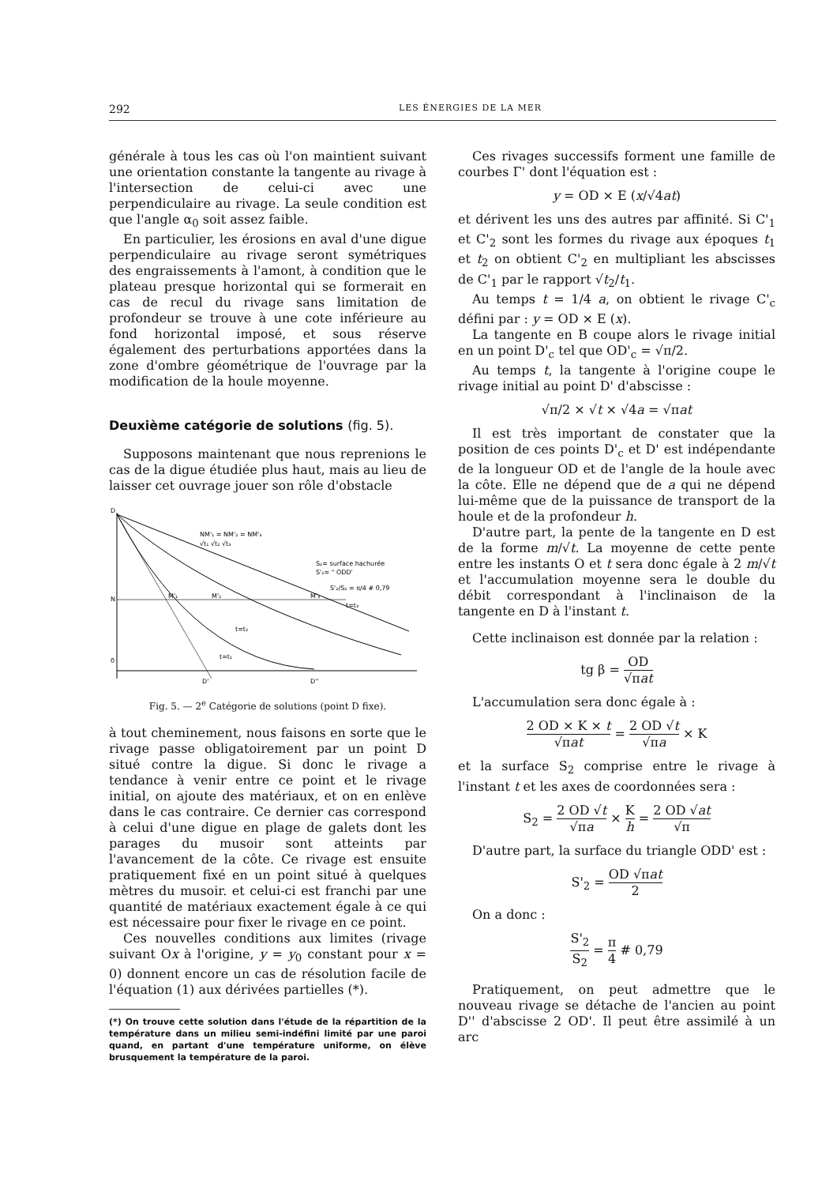292 LES ÉNERGIES DE LA MER
générale à tous les cas où l'on maintient suivant une orientation constante la tangente au rivage à l'intersection de celui-ci avec une perpendiculaire au rivage. La seule condition est que l'angle α<sub>0</sub> soit assez faible.
En particulier, les érosions en aval d'une digue perpendiculaire au rivage seront symétriques des engraissements à l'amont, à condition que le plateau presque horizontal qui se formerait en cas de recul du rivage sans limitation de profondeur se trouve à une cote inférieure au fond horizontal imposé, et sous réserve également des perturbations apportées dans la zone d'ombre géométrique de l'ouvrage par la modification de la houle moyenne.
Deuxième catégorie de solutions (fig. 5).
Supposons maintenant que nous reprenions le cas de la digue étudiée plus haut, mais au lieu de laisser cet ouvrage jouer son rôle d'obstacle
D
N
0
D'
D''
M'₁
M'₂
M'₃
t=t₂
t=t₁
t=t₃
NM'₁ = NM'₂ = NM'₃
√t₁ √t₂ √t₃
S₂= surface hachurée
S'₂= " ODD'
S'₂/S₂ = π/4 # 0,79
Fig. 5. — 2<sup>e</sup> Catégorie de solutions (point D fixe).
à tout cheminement, nous faisons en sorte que le rivage passe obligatoirement par un point D situé contre la digue. Si donc le rivage a tendance à venir entre ce point et le rivage initial, on ajoute des matériaux, et on en enlève dans le cas contraire. Ce dernier cas correspond à celui d'une digue en plage de galets dont les parages du musoir sont atteints par l'avancement de la côte. Ce rivage est ensuite pratiquement fixé en un point situé à quelques mètres du musoir. et celui-ci est franchi par une quantité de matériaux exactement égale à ce qui est nécessaire pour fixer le rivage en ce point.
Ces nouvelles conditions aux limites (rivage suivant Ox à l'origine, y = y<sub>0</sub> constant pour x = 0) donnent encore un cas de résolution facile de l'équation (1) aux dérivées partielles (*).
(*) On trouve cette solution dans l'étude de la répartition de la température dans un milieu semi-indéfini limité par une paroi quand, en partant d'une température uniforme, on élève brusquement la température de la paroi.
Ces rivages successifs forment une famille de courbes Γ' dont l'équation est :
y = OD × E (x/√4at)
et dérivent les uns des autres par affinité. Si C'<sub>1</sub> et C'<sub>2</sub> sont les formes du rivage aux époques t<sub>1</sub> et t<sub>2</sub> on obtient C'<sub>2</sub> en multipliant les abscisses de C'<sub>1</sub> par le rapport √t<sub>2</sub>/t<sub>1</sub>.
Au temps t = 1/4 a, on obtient le rivage C'<sub>c</sub> défini par : y = OD × E (x).
La tangente en B coupe alors le rivage initial en un point D'<sub>c</sub> tel que OD'<sub>c</sub> = √π/2.
Au temps t, la tangente à l'origine coupe le rivage initial au point D' d'abscisse :
√π/2 × √t × √4a = √πat
Il est très important de constater que la position de ces points D'<sub>c</sub> et D' est indépendante de la longueur OD et de l'angle de la houle avec la côte. Elle ne dépend que de a qui ne dépend lui-même que de la puissance de transport de la houle et de la profondeur h.
D'autre part, la pente de la tangente en D est de la forme m/√t. La moyenne de cette pente entre les instants O et t sera donc égale à 2 m/√t et l'accumulation moyenne sera le double du débit correspondant à l'inclinaison de la tangente en D à l'instant t.
Cette inclinaison est donnée par la relation :
tg β = OD √πat
L'accumulation sera donc égale à :
2 OD × K × t √πat = 2 OD √t √πa × K
et la surface S<sub>2</sub> comprise entre le rivage à l'instant t et les axes de coordonnées sera :
S<sub>2</sub> = 2 OD √t √πa × K h = 2 OD √at √π
D'autre part, la surface du triangle ODD' est :
S'<sub>2</sub> = OD √πat 2
On a donc :
S'<sub>2</sub> S<sub>2</sub> = π 4 # 0,79
Pratiquement, on peut admettre que le nouveau rivage se détache de l'ancien au point D'' d'abscisse 2 OD'. Il peut être assimilé à un arc